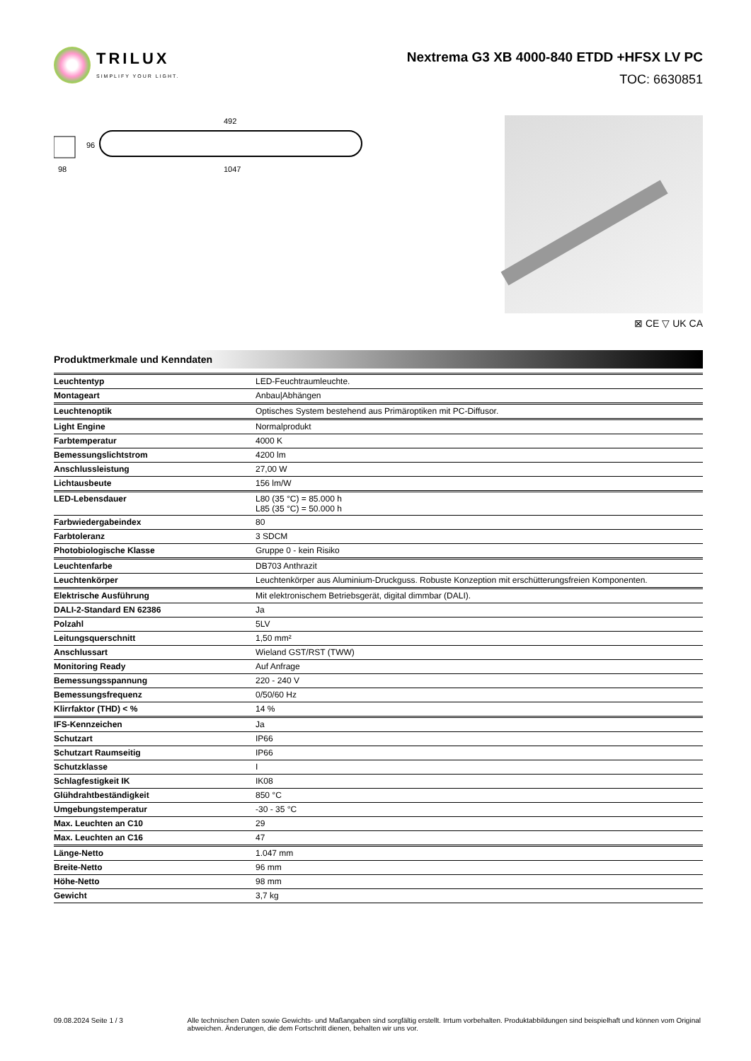TRILUX
SIMPLIFY YOUR LIGHT.
Nextrema G3 XB 4000-840 ETDD +HFSX LV PC
TOC: 6630851
492
98
96
1047
⊠ CE ▽ UK CA
Produktmerkmale und Kenndaten
| Leuchtentyp | LED-Feuchtraumleuchte. |
| Montageart | Anbau/Abhängen |
| Leuchtenoptik | Optisches System bestehend aus Primäroptiken mit PC-Diffusor. |
| Light Engine | Normalprodukt |
| Farbtemperatur | 4000 K |
| Bemessungslichtstrom | 4200 lm |
| Anschlussleistung | 27,00 W |
| Lichtausbeute | 156 lm/W |
| LED-Lebensdauer | L80 (35 °C) = 85.000 h L85 (35 °C) = 50.000 h |
| Farbwiedergabeindex | 80 |
| Farbtoleranz | 3 SDCM |
| Photobiologische Klasse | Gruppe 0 - kein Risiko |
| Leuchtenfarbe | DB703 Anthrazit |
| Leuchtenkörper | Leuchtenkörper aus Aluminium-Druckguss. Robuste Konzeption mit erschütterungsfreien Komponenten. |
| Elektrische Ausführung | Mit elektronischem Betriebsgerät, digital dimmbar (DALI). |
| DALI-2-Standard EN 62386 | Ja |
| Polzahl | 5LV |
| Leitungsquerschnitt | 1,50 mm² |
| Anschlussart | Wieland GST/RST (TWW) |
| Monitoring Ready | Auf Anfrage |
| Bemessungsspannung | 220 - 240 V |
| Bemessungsfrequenz | 0/50/60 Hz |
| Klirrfaktor (THD) < % | 14 % |
| IFS-Kennzeichen | Ja |
| Schutzart | IP66 |
| Schutzart Raumseitig | IP66 |
| Schutzklasse | I |
| Schlagfestigkeit IK | IK08 |
| Glühdrahtbeständigkeit | 850 °C |
| Umgebungstemperatur | -30 - 35 °C |
| Max. Leuchten an C10 | 29 |
| Max. Leuchten an C16 | 47 |
| Länge-Netto | 1.047 mm |
| Breite-Netto | 96 mm |
| Höhe-Netto | 98 mm |
| Gewicht | 3,7 kg |
09.08.2024 Seite 1 / 3 Alle technischen Daten sowie Gewichts- und Maßangaben sind sorgfältig erstellt. Irrtum vorbehalten. Produktabbildungen sind beispielhaft und können vom Original abweichen. Änderungen, die dem Fortschritt dienen, behalten wir uns vor.